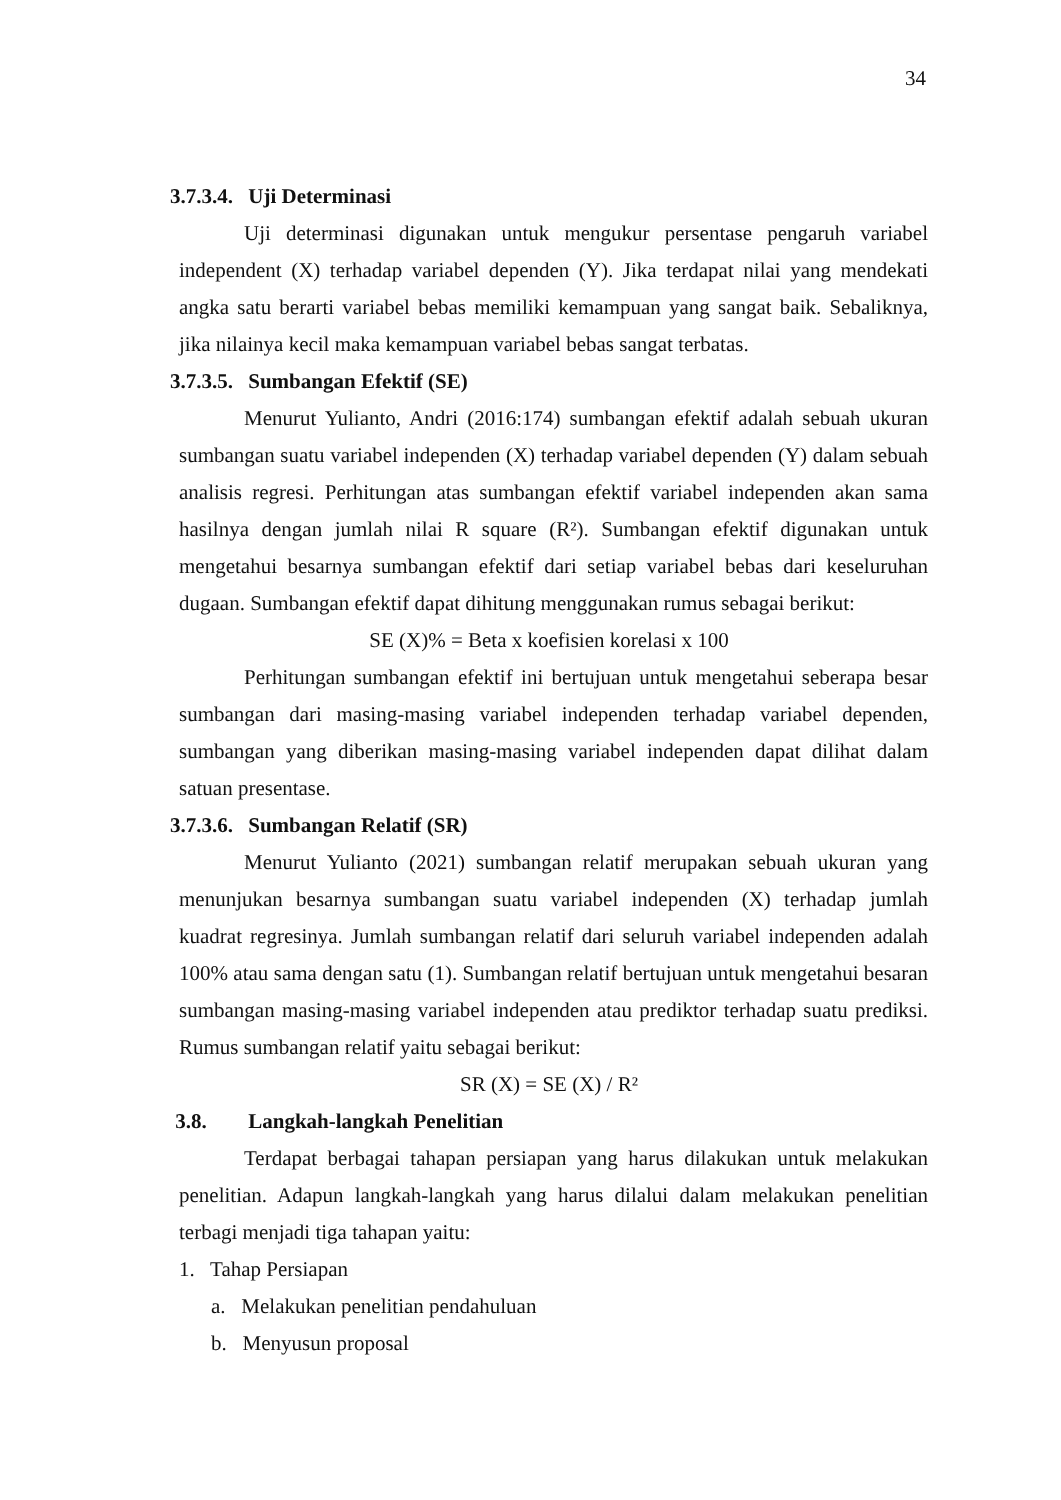34
3.7.3.4. Uji Determinasi
Uji determinasi digunakan untuk mengukur persentase pengaruh variabel independent (X) terhadap variabel dependen (Y). Jika terdapat nilai yang mendekati angka satu berarti variabel bebas memiliki kemampuan yang sangat baik. Sebaliknya, jika nilainya kecil maka kemampuan variabel bebas sangat terbatas.
3.7.3.5. Sumbangan Efektif (SE)
Menurut Yulianto, Andri (2016:174) sumbangan efektif adalah sebuah ukuran sumbangan suatu variabel independen (X) terhadap variabel dependen (Y) dalam sebuah analisis regresi. Perhitungan atas sumbangan efektif variabel independen akan sama hasilnya dengan jumlah nilai R square (R²). Sumbangan efektif digunakan untuk mengetahui besarnya sumbangan efektif dari setiap variabel bebas dari keseluruhan dugaan. Sumbangan efektif dapat dihitung menggunakan rumus sebagai berikut:
SE (X)% = Beta x koefisien korelasi x 100
Perhitungan sumbangan efektif ini bertujuan untuk mengetahui seberapa besar sumbangan dari masing-masing variabel independen terhadap variabel dependen, sumbangan yang diberikan masing-masing variabel independen dapat dilihat dalam satuan presentase.
3.7.3.6. Sumbangan Relatif (SR)
Menurut Yulianto (2021) sumbangan relatif merupakan sebuah ukuran yang menunjukan besarnya sumbangan suatu variabel independen (X) terhadap jumlah kuadrat regresinya. Jumlah sumbangan relatif dari seluruh variabel independen adalah 100% atau sama dengan satu (1). Sumbangan relatif bertujuan untuk mengetahui besaran sumbangan masing-masing variabel independen atau prediktor terhadap suatu prediksi. Rumus sumbangan relatif yaitu sebagai berikut:
SR (X) = SE (X) / R²
3.8. Langkah-langkah Penelitian
Terdapat berbagai tahapan persiapan yang harus dilakukan untuk melakukan penelitian. Adapun langkah-langkah yang harus dilalui dalam melakukan penelitian terbagi menjadi tiga tahapan yaitu:
1. Tahap Persiapan
a. Melakukan penelitian pendahuluan
b. Menyusun proposal